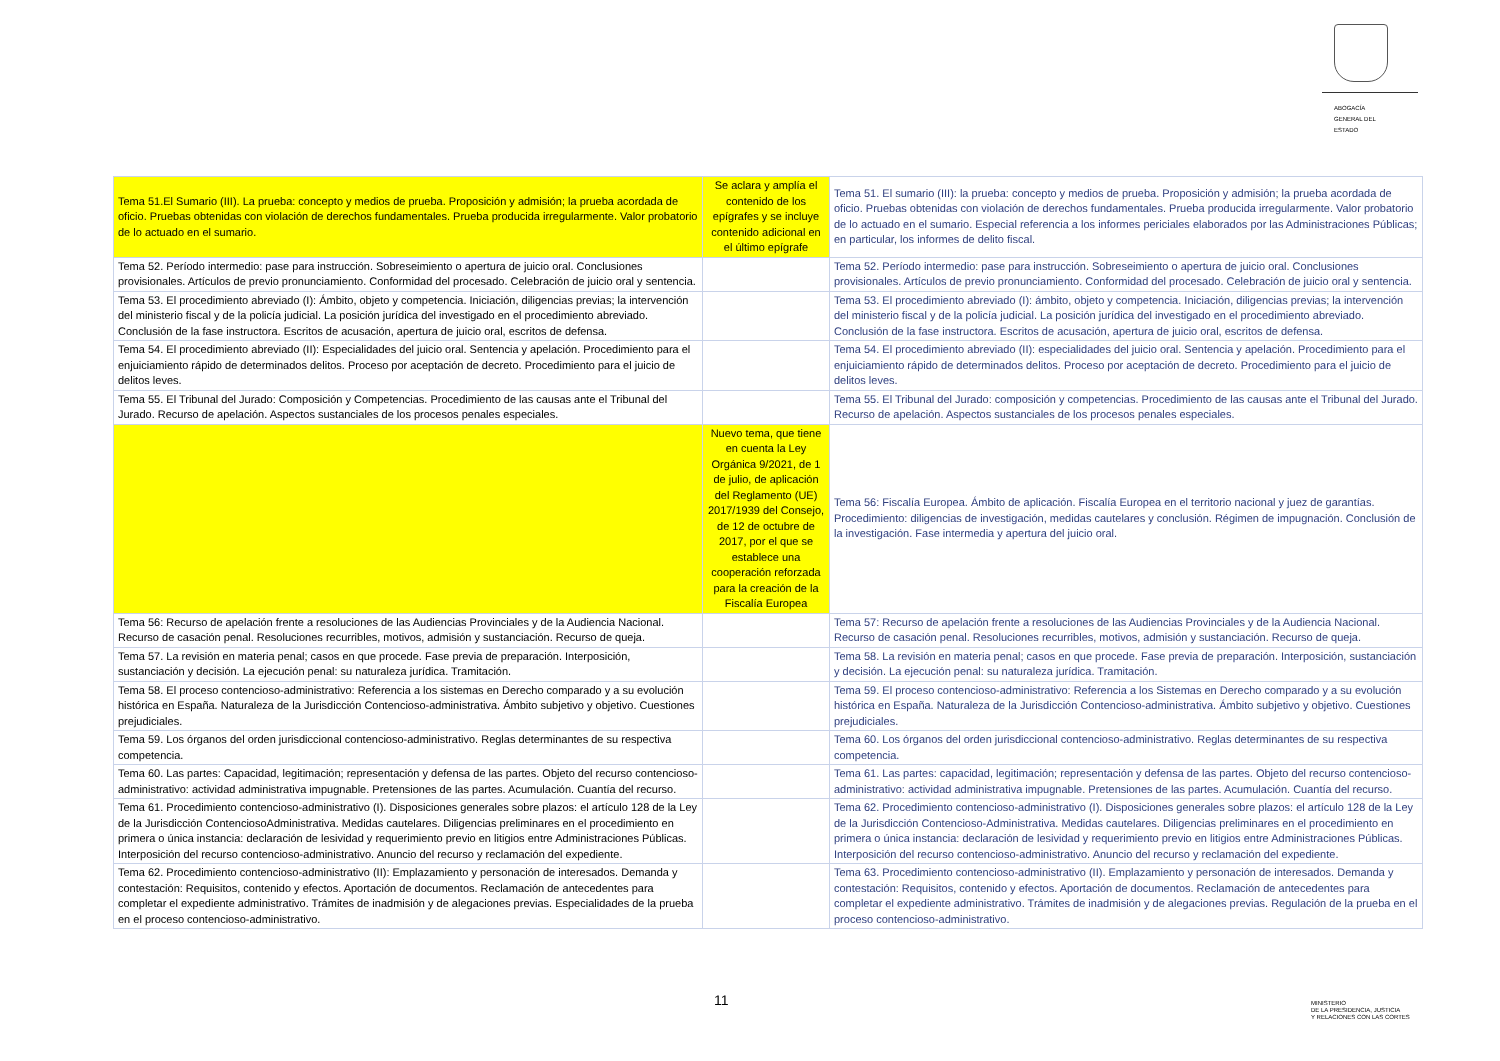ABOGACÍA
GENERAL DEL
ESTADO
| Tema 51.El Sumario (III). La prueba: concepto y medios de prueba. Proposición y admisión; la prueba acordada de oficio. Pruebas obtenidas con violación de derechos fundamentales. Prueba producida irregularmente. Valor probatorio de lo actuado en el sumario. | Se aclara y amplía el contenido de los epígrafes y se incluye contenido adicional en el último epígrafe | Tema 51. El sumario (III): la prueba: concepto y medios de prueba. Proposición y admisión; la prueba acordada de oficio. Pruebas obtenidas con violación de derechos fundamentales. Prueba producida irregularmente. Valor probatorio de lo actuado en el sumario. Especial referencia a los informes periciales elaborados por las Administraciones Públicas; en particular, los informes de delito fiscal. |
| Tema 52. Período intermedio: pase para instrucción. Sobreseimiento o apertura de juicio oral. Conclusiones provisionales. Artículos de previo pronunciamiento. Conformidad del procesado. Celebración de juicio oral y sentencia. | | Tema 52. Período intermedio: pase para instrucción. Sobreseimiento o apertura de juicio oral. Conclusiones provisionales. Artículos de previo pronunciamiento. Conformidad del procesado. Celebración de juicio oral y sentencia. |
| Tema 53. El procedimiento abreviado (I): Ámbito, objeto y competencia. Iniciación, diligencias previas; la intervención del ministerio fiscal y de la policía judicial. La posición jurídica del investigado en el procedimiento abreviado. Conclusión de la fase instructora. Escritos de acusación, apertura de juicio oral, escritos de defensa. | | Tema 53. El procedimiento abreviado (I): ámbito, objeto y competencia. Iniciación, diligencias previas; la intervención del ministerio fiscal y de la policía judicial. La posición jurídica del investigado en el procedimiento abreviado. Conclusión de la fase instructora. Escritos de acusación, apertura de juicio oral, escritos de defensa. |
| Tema 54. El procedimiento abreviado (II): Especialidades del juicio oral. Sentencia y apelación. Procedimiento para el enjuiciamiento rápido de determinados delitos. Proceso por aceptación de decreto. Procedimiento para el juicio de delitos leves. | | Tema 54. El procedimiento abreviado (II): especialidades del juicio oral. Sentencia y apelación. Procedimiento para el enjuiciamiento rápido de determinados delitos. Proceso por aceptación de decreto. Procedimiento para el juicio de delitos leves. |
| Tema 55. El Tribunal del Jurado: Composición y Competencias. Procedimiento de las causas ante el Tribunal del Jurado. Recurso de apelación. Aspectos sustanciales de los procesos penales especiales. | | Tema 55. El Tribunal del Jurado: composición y competencias. Procedimiento de las causas ante el Tribunal del Jurado. Recurso de apelación. Aspectos sustanciales de los procesos penales especiales. |
| | Nuevo tema, que tiene en cuenta la Ley Orgánica 9/2021, de 1 de julio, de aplicación del Reglamento (UE) 2017/1939 del Consejo, de 12 de octubre de 2017, por el que se establece una cooperación reforzada para la creación de la Fiscalía Europea | Tema 56: Fiscalía Europea. Ámbito de aplicación. Fiscalía Europea en el territorio nacional y juez de garantías. Procedimiento: diligencias de investigación, medidas cautelares y conclusión. Régimen de impugnación. Conclusión de la investigación. Fase intermedia y apertura del juicio oral. |
| Tema 56: Recurso de apelación frente a resoluciones de las Audiencias Provinciales y de la Audiencia Nacional. Recurso de casación penal. Resoluciones recurribles, motivos, admisión y sustanciación. Recurso de queja. | | Tema 57: Recurso de apelación frente a resoluciones de las Audiencias Provinciales y de la Audiencia Nacional. Recurso de casación penal. Resoluciones recurribles, motivos, admisión y sustanciación. Recurso de queja. |
| Tema 57. La revisión en materia penal; casos en que procede. Fase previa de preparación. Interposición, sustanciación y decisión. La ejecución penal: su naturaleza jurídica. Tramitación. | | Tema 58. La revisión en materia penal; casos en que procede. Fase previa de preparación. Interposición, sustanciación y decisión. La ejecución penal: su naturaleza jurídica. Tramitación. |
| Tema 58. El proceso contencioso-administrativo: Referencia a los sistemas en Derecho comparado y a su evolución histórica en España. Naturaleza de la Jurisdicción Contencioso-administrativa. Ámbito subjetivo y objetivo. Cuestiones prejudiciales. | | Tema 59. El proceso contencioso-administrativo: Referencia a los Sistemas en Derecho comparado y a su evolución histórica en España. Naturaleza de la Jurisdicción Contencioso-administrativa. Ámbito subjetivo y objetivo. Cuestiones prejudiciales. |
| Tema 59. Los órganos del orden jurisdiccional contencioso-administrativo. Reglas determinantes de su respectiva competencia. | | Tema 60. Los órganos del orden jurisdiccional contencioso-administrativo. Reglas determinantes de su respectiva competencia. |
| Tema 60. Las partes: Capacidad, legitimación; representación y defensa de las partes. Objeto del recurso contencioso-administrativo: actividad administrativa impugnable. Pretensiones de las partes. Acumulación. Cuantía del recurso. | | Tema 61. Las partes: capacidad, legitimación; representación y defensa de las partes. Objeto del recurso contencioso-administrativo: actividad administrativa impugnable. Pretensiones de las partes. Acumulación. Cuantía del recurso. |
| Tema 61. Procedimiento contencioso-administrativo (I). Disposiciones generales sobre plazos: el artículo 128 de la Ley de la Jurisdicción ContenciosoAdministrativa. Medidas cautelares. Diligencias preliminares en el procedimiento en primera o única instancia: declaración de lesividad y requerimiento previo en litigios entre Administraciones Públicas. Interposición del recurso contencioso-administrativo. Anuncio del recurso y reclamación del expediente. | | Tema 62. Procedimiento contencioso-administrativo (I). Disposiciones generales sobre plazos: el artículo 128 de la Ley de la Jurisdicción Contencioso-Administrativa. Medidas cautelares. Diligencias preliminares en el procedimiento en primera o única instancia: declaración de lesividad y requerimiento previo en litigios entre Administraciones Públicas. Interposición del recurso contencioso-administrativo. Anuncio del recurso y reclamación del expediente. |
| Tema 62. Procedimiento contencioso-administrativo (II): Emplazamiento y personación de interesados. Demanda y contestación: Requisitos, contenido y efectos. Aportación de documentos. Reclamación de antecedentes para completar el expediente administrativo. Trámites de inadmisión y de alegaciones previas. Especialidades de la prueba en el proceso contencioso-administrativo. | | Tema 63. Procedimiento contencioso-administrativo (II). Emplazamiento y personación de interesados. Demanda y contestación: Requisitos, contenido y efectos. Aportación de documentos. Reclamación de antecedentes para completar el expediente administrativo. Trámites de inadmisión y de alegaciones previas. Regulación de la prueba en el proceso contencioso-administrativo. |
11
MINISTERIO
DE LA PRESIDENCIA, JUSTICIA
Y RELACIONES CON LAS CORTES